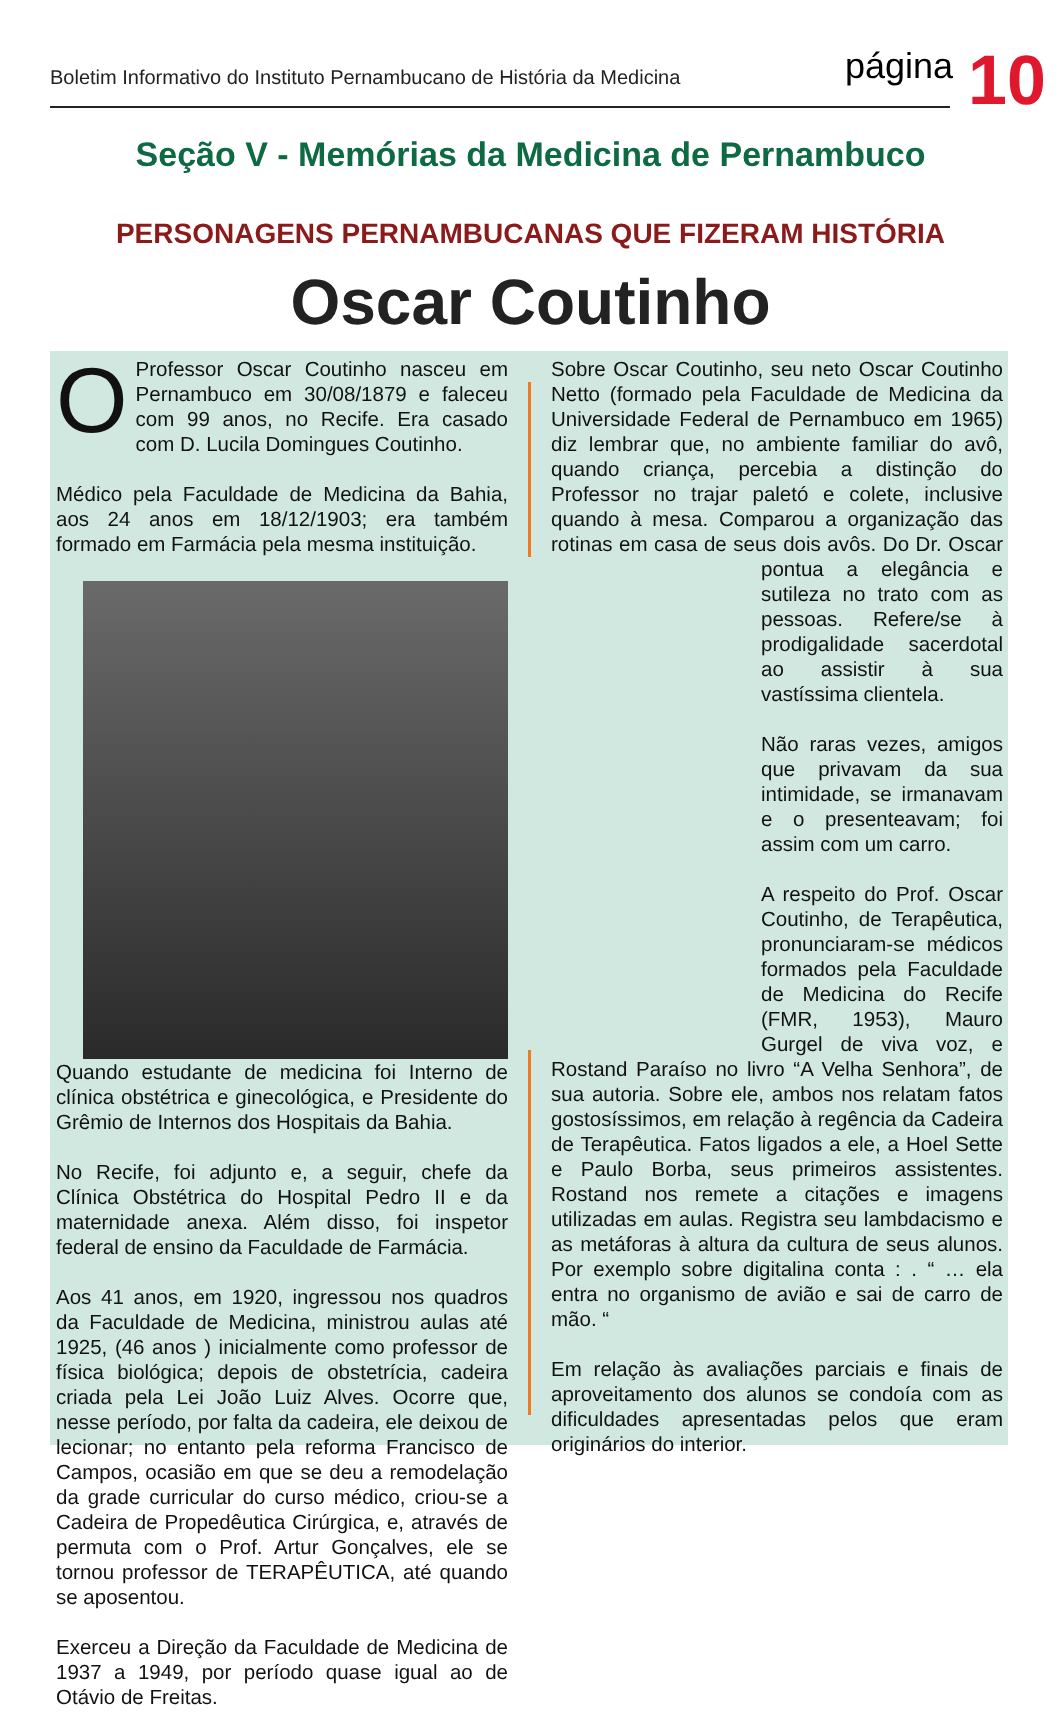Boletim Informativo do Instituto Pernambucano de História da Medicina página 10
Seção V - Memórias da Medicina de Pernambuco
PERSONAGENS PERNAMBUCANAS QUE FIZERAM HISTÓRIA
Oscar Coutinho
OProfessor Oscar Coutinho nasceu em Pernambuco em 30/08/1879 e faleceu com 99 anos, no Recife. Era casado com D. Lucila Domingues Coutinho.
Médico pela Faculdade de Medicina da Bahia, aos 24 anos em 18/12/1903; era também formado em Farmácia pela mesma instituição.
Quando estudante de medicina foi Interno de clínica obstétrica e ginecológica, e Presidente do Grêmio de Internos dos Hospitais da Bahia.
No Recife, foi adjunto e, a seguir, chefe da Clínica Obstétrica do Hospital Pedro II e da maternidade anexa. Além disso, foi inspetor federal de ensino da Faculdade de Farmácia.
Aos 41 anos, em 1920, ingressou nos quadros da Faculdade de Medicina, ministrou aulas até 1925, (46 anos ) inicialmente como professor de física biológica; depois de obstetrícia, cadeira criada pela Lei João Luiz Alves. Ocorre que, nesse período, por falta da cadeira, ele deixou de lecionar; no entanto pela reforma Francisco de Campos, ocasião em que se deu a remodelação da grade curricular do curso médico, criou-se a Cadeira de Propedêutica Cirúrgica, e, através de permuta com o Prof. Artur Gonçalves, ele se tornou professor de TERAPÊUTICA, até quando se aposentou.
Exerceu a Direção da Faculdade de Medicina de 1937 a 1949, por período quase igual ao de Otávio de Freitas.
Sobre Oscar Coutinho, seu neto Oscar Coutinho Netto (formado pela Faculdade de Medicina da Universidade Federal de Pernambuco em 1965) diz lembrar que, no ambiente familiar do avô, quando criança, percebia a distinção do Professor no trajar paletó e colete, inclusive quando à mesa. Comparou a organização das rotinas em casa de seus dois avôs. Do Dr. Oscar pontua a elegância e sutileza no trato com as pessoas. Refere/se à prodigalidade sacerdotal ao assistir à sua vastíssima clientela.
Não raras vezes, amigos que privavam da sua intimidade, se irmanavam e o presenteavam; foi assim com um carro.
A respeito do Prof. Oscar Coutinho, de Terapêutica, pronunciaram-se médicos formados pela Faculdade de Medicina do Recife (FMR, 1953), Mauro Gurgel de viva voz, e Rostand Paraíso no livro “A Velha Senhora”, de sua autoria. Sobre ele, ambos nos relatam fatos gostosíssimos, em relação à regência da Cadeira de Terapêutica. Fatos ligados a ele, a Hoel Sette e Paulo Borba, seus primeiros assistentes. Rostand nos remete a citações e imagens utilizadas em aulas. Registra seu lambdacismo e as metáforas à altura da cultura de seus alunos. Por exemplo sobre digitalina conta : . “ … ela entra no organismo de avião e sai de carro de mão. “
Em relação às avaliações parciais e finais de aproveitamento dos alunos se condoía com as dificuldades apresentadas pelos que eram originários do interior.